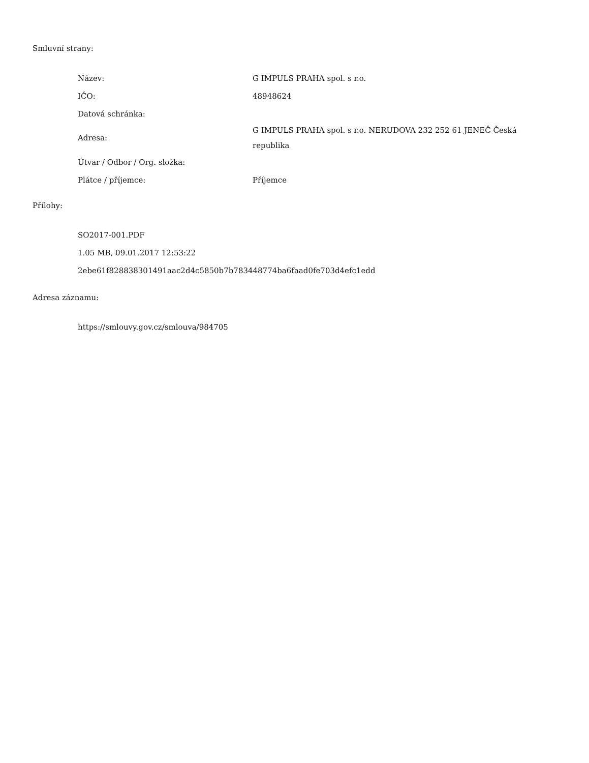Smluvní strany:
| Název: | G IMPULS PRAHA spol. s r.o. |
| IČO: | 48948624 |
| Datová schránka: | |
| Adresa: | G IMPULS PRAHA spol. s r.o. NERUDOVA 232 252 61 JENEČ Česká republika |
| Útvar / Odbor / Org. složka: | |
| Plátce / příjemce: | Příjemce |
Přílohy:
SO2017-001.PDF
1.05 MB, 09.01.2017 12:53:22
2ebe61f828838301491aac2d4c5850b7b783448774ba6faad0fe703d4efc1edd
Adresa záznamu:
https://smlouvy.gov.cz/smlouva/984705